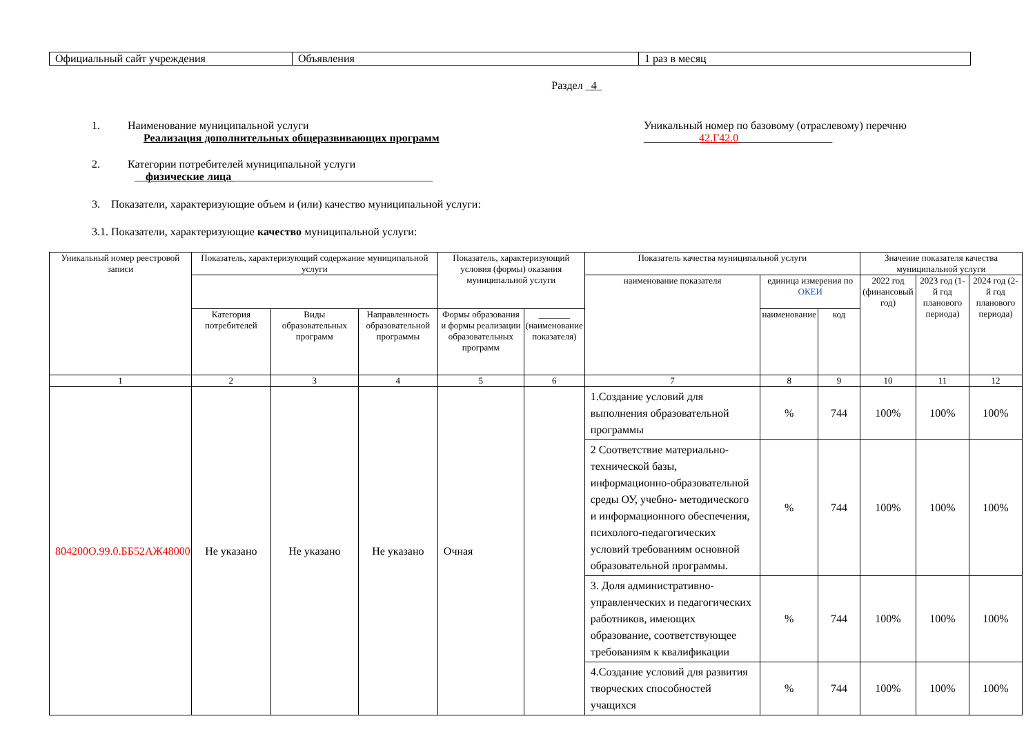| Официальный сайт учреждения | Объявления | 1 раз в месяц |
Раздел _4_
1. Наименование муниципальной услуги
Реализация дополнительных общеразвивающих программ
Уникальный номер по базовому (отраслевому) перечню
__________42.Г42.0_________________
2. Категории потребителей муниципальной услуги
__физические лица ____________________________________
3. Показатели, характеризующие объем и (или) качество муниципальной услуги:
3.1. Показатели, характеризующие качество муниципальной услуги:
| Уникальный номер реестровой записи | Показатель, характеризующий содержание муниципальной услуги | | | Показатель, характеризующий условия (формы) оказания муниципальной услуги | | Показатель качества муниципальной услуги | | | Значение показателя качества муниципальной услуги | | |
| --- | --- | --- | --- | --- | --- | --- | --- | --- | --- | --- | --- |
| | | | | | | наименование показателя | единица измерения по ОКЕИ | | 2022 год (финансовый год) | 2023 год (1-й год планового периода) | 2024 год (2-й год планового периода) |
| | Категория потребителей | Виды образовательных программ | Направленность образовательной программы | Формы образования и формы реализации образовательных программ | _______ (наименование показателя) | | наименование | код | | | |
| 1 | 2 | 3 | 4 | 5 | 6 | 7 | 8 | 9 | 10 | 11 | 12 |
| 804200О.99.0.ББ52АЖ48000 | Не указано | Не указано | Не указано | Очная | | 1.Создание условий для выполнения образовательной программы | % | 744 | 100% | 100% | 100% |
| | | | | | | 2 Соответствие материально-технической базы, информационно-образовательной среды ОУ, учебно- методического и информационного обеспечения, психолого-педагогических условий требованиям основной образовательной программы. | % | 744 | 100% | 100% | 100% |
| | | | | | | 3. Доля административно-управленческих и педагогических работников, имеющих образование, соответствующее требованиям к квалификации | % | 744 | 100% | 100% | 100% |
| | | | | | | 4.Создание условий для развития творческих способностей учащихся | % | 744 | 100% | 100% | 100% |